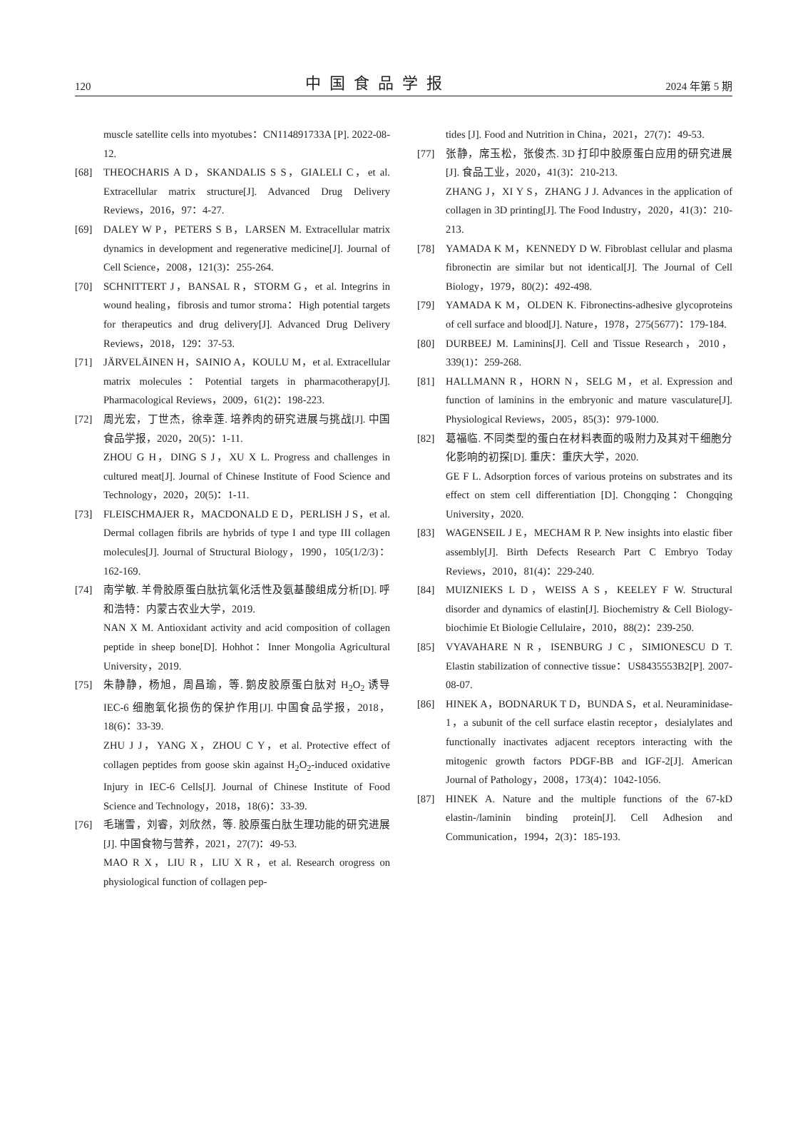120 中国食品学报 2024 年第 5 期
muscle satellite cells into myotubes：CN114891733A [P]. 2022-08-12.
[68] THEOCHARIS A D，SKANDALIS S S，GIALELI C，et al. Extracellular matrix structure[J]. Advanced Drug Delivery Reviews，2016，97：4-27.
[69] DALEY W P，PETERS S B，LARSEN M. Extracellular matrix dynamics in development and regenerative medicine[J]. Journal of Cell Science，2008，121(3)：255-264.
[70] SCHNITTERT J，BANSAL R，STORM G，et al. Integrins in wound healing，fibrosis and tumor stroma：High potential targets for therapeutics and drug delivery[J]. Advanced Drug Delivery Reviews，2018，129：37-53.
[71] JÄRVELÄINEN H，SAINIO A，KOULU M，et al. Extracellular matrix molecules：Potential targets in pharmacotherapy[J]. Pharmacological Reviews，2009，61(2)：198-223.
[72] 周光宏，丁世杰，徐幸莲. 培养肉的研究进展与挑战[J]. 中国食品学报，2020，20(5)：1-11.
ZHOU G H，DING S J，XU X L. Progress and challenges in cultured meat[J]. Journal of Chinese Institute of Food Science and Technology，2020，20(5)：1-11.
[73] FLEISCHMAJER R，MACDONALD E D，PERLISH J S，et al. Dermal collagen fibrils are hybrids of type I and type III collagen molecules[J]. Journal of Structural Biology，1990，105(1/2/3)：162-169.
[74] 南学敏. 羊骨胶原蛋白肽抗氧化活性及氨基酸组成分析[D]. 呼和浩特：内蒙古农业大学，2019.
NAN X M. Antioxidant activity and acid composition of collagen peptide in sheep bone[D]. Hohhot：Inner Mongolia Agricultural University，2019.
[75] 朱静静，杨旭，周昌瑜，等. 鹅皮胶原蛋白肽对 H<sub>2</sub>O<sub>2</sub> 诱导 IEC-6 细胞氧化损伤的保护作用[J]. 中国食品学报，2018，18(6)：33-39.
ZHU J J，YANG X，ZHOU C Y，et al. Protective effect of collagen peptides from goose skin against H<sub>2</sub>O<sub>2</sub>-induced oxidative Injury in IEC-6 Cells[J]. Journal of Chinese Institute of Food Science and Technology，2018，18(6)：33-39.
[76] 毛瑞雪，刘睿，刘欣然，等. 胶原蛋白肽生理功能的研究进展[J]. 中国食物与营养，2021，27(7)：49-53.
MAO R X，LIU R，LIU X R，et al. Research orogress on physiological function of collagen pep-
tides [J]. Food and Nutrition in China，2021，27(7)：49-53.
[77] 张静，席玉松，张俊杰. 3D 打印中胶原蛋白应用的研究进展[J]. 食品工业，2020，41(3)：210-213.
ZHANG J，XI Y S，ZHANG J J. Advances in the application of collagen in 3D printing[J]. The Food Industry，2020，41(3)：210-213.
[78] YAMADA K M，KENNEDY D W. Fibroblast cellular and plasma fibronectin are similar but not identical[J]. The Journal of Cell Biology，1979，80(2)：492-498.
[79] YAMADA K M，OLDEN K. Fibronectins-adhesive glycoproteins of cell surface and blood[J]. Nature，1978，275(5677)：179-184.
[80] DURBEEJ M. Laminins[J]. Cell and Tissue Research，2010，339(1)：259-268.
[81] HALLMANN R，HORN N，SELG M，et al. Expression and function of laminins in the embryonic and mature vasculature[J]. Physiological Reviews，2005，85(3)：979-1000.
[82] 葛福临. 不同类型的蛋白在材料表面的吸附力及其对干细胞分化影响的初探[D]. 重庆：重庆大学，2020.
GE F L. Adsorption forces of various proteins on substrates and its effect on stem cell differentiation [D]. Chongqing：Chongqing University，2020.
[83] WAGENSEIL J E，MECHAM R P. New insights into elastic fiber assembly[J]. Birth Defects Research Part C Embryo Today Reviews，2010，81(4)：229-240.
[84] MUIZNIEKS L D，WEISS A S，KEELEY F W. Structural disorder and dynamics of elastin[J]. Biochemistry & Cell Biology-biochimie Et Biologie Cellulaire，2010，88(2)：239-250.
[85] VYAVAHARE N R，ISENBURG J C，SIMIONESCU D T. Elastin stabilization of connective tissue：US8435553B2[P]. 2007-08-07.
[86] HINEK A，BODNARUK T D，BUNDA S，et al. Neuraminidase-1，a subunit of the cell surface elastin receptor，desialylates and functionally inactivates adjacent receptors interacting with the mitogenic growth factors PDGF-BB and IGF-2[J]. American Journal of Pathology，2008，173(4)：1042-1056.
[87] HINEK A. Nature and the multiple functions of the 67-kD elastin-/laminin binding protein[J]. Cell Adhesion and Communication，1994，2(3)：185-193.